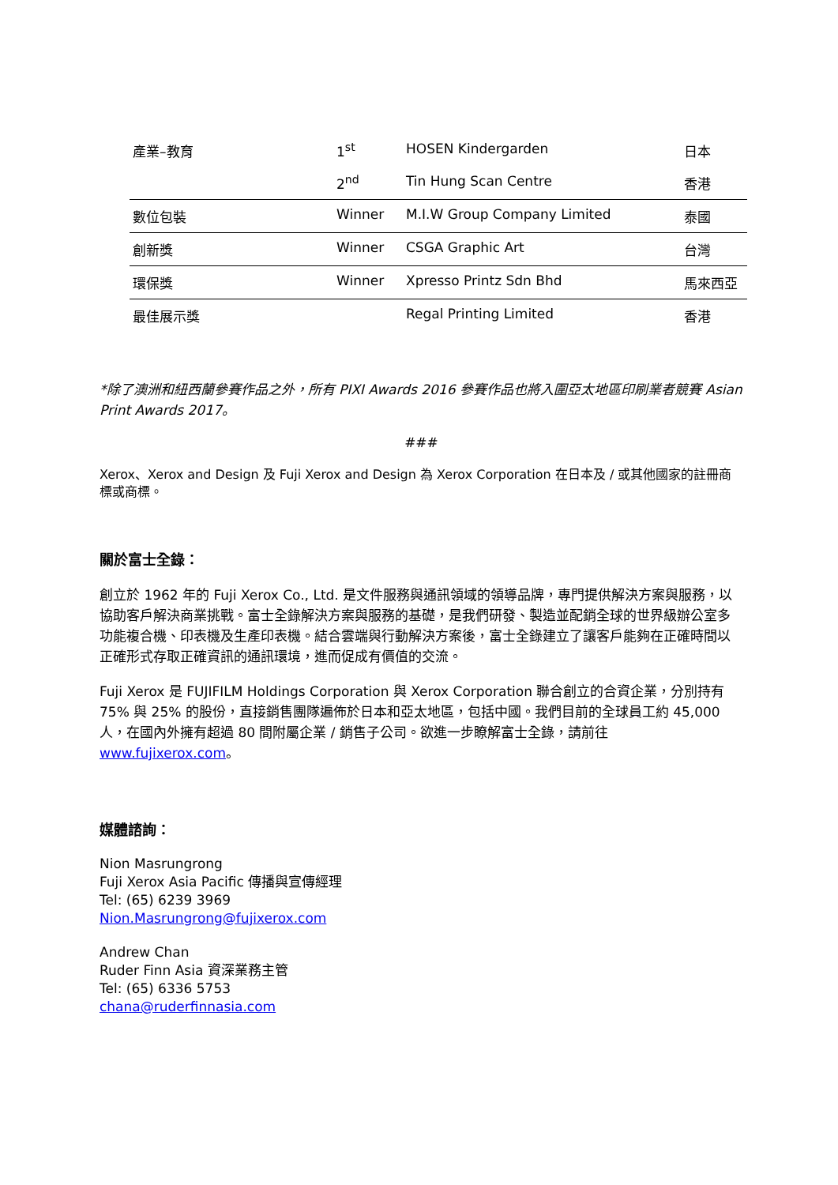| 產業–教育 | 1<sup>st</sup> | HOSEN Kindergarden | 日本 |
| | 2<sup>nd</sup> | Tin Hung Scan Centre | 香港 |
| 數位包裝 | Winner | M.I.W Group Company Limited | 泰國 |
| 創新獎 | Winner | CSGA Graphic Art | 台灣 |
| 環保獎 | Winner | Xpresso Printz Sdn Bhd | 馬來西亞 |
| 最佳展示獎 | | Regal Printing Limited | 香港 |
*除了澳洲和紐西蘭參賽作品之外，所有 PIXI Awards 2016 參賽作品也將入圍亞太地區印刷業者競賽 Asian Print Awards 2017。
###
Xerox、Xerox and Design 及 Fuji Xerox and Design 為 Xerox Corporation 在日本及 / 或其他國家的註冊商標或商標。
關於富士全錄：
創立於 1962 年的 Fuji Xerox Co., Ltd. 是文件服務與通訊領域的領導品牌，專門提供解決方案與服務，以協助客戶解決商業挑戰。富士全錄解決方案與服務的基礎，是我們研發、製造並配銷全球的世界級辦公室多功能複合機、印表機及生產印表機。結合雲端與行動解決方案後，富士全錄建立了讓客戶能夠在正確時間以正確形式存取正確資訊的通訊環境，進而促成有價值的交流。
Fuji Xerox 是 FUJIFILM Holdings Corporation 與 Xerox Corporation 聯合創立的合資企業，分別持有 75% 與 25% 的股份，直接銷售團隊遍佈於日本和亞太地區，包括中國。我們目前的全球員工約 45,000 人，在國內外擁有超過 80 間附屬企業 / 銷售子公司。欲進一步瞭解富士全錄，請前往 www.fujixerox.com。
媒體諮詢：
Nion Masrungrong
Fuji Xerox Asia Pacific 傳播與宣傳經理
Tel: (65) 6239 3969
Nion.Masrungrong@fujixerox.com
Andrew Chan
Ruder Finn Asia 資深業務主管
Tel: (65) 6336 5753
chana@ruderfinnasia.com